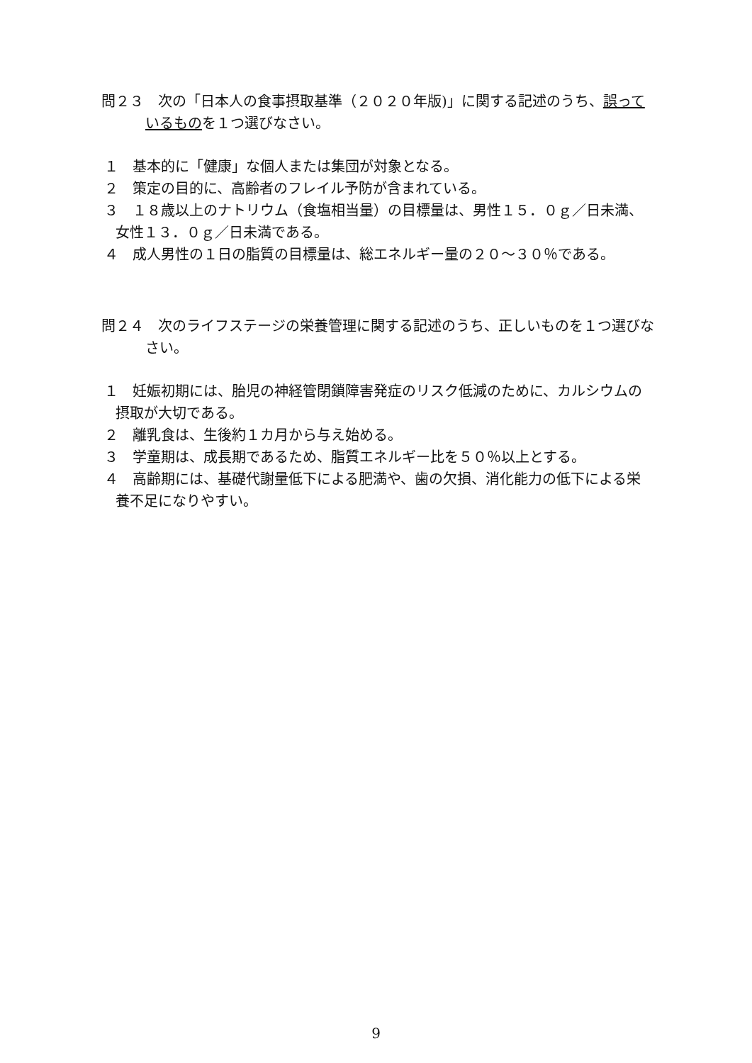問２３　次の「日本人の食事摂取基準（２０２０年版)」に関する記述のうち、誤っているものを１つ選びなさい。
１　基本的に「健康」な個人または集団が対象となる。
２　策定の目的に、高齢者のフレイル予防が含まれている。
３　１８歳以上のナトリウム（食塩相当量）の目標量は、男性１５．０ｇ／日未満、女性１３．０ｇ／日未満である。
４　成人男性の１日の脂質の目標量は、総エネルギー量の２０～３０％である。
問２４　次のライフステージの栄養管理に関する記述のうち、正しいものを１つ選びなさい。
１　妊娠初期には、胎児の神経管閉鎖障害発症のリスク低減のために、カルシウムの摂取が大切である。
２　離乳食は、生後約１カ月から与え始める。
３　学童期は、成長期であるため、脂質エネルギー比を５０％以上とする。
４　高齢期には、基礎代謝量低下による肥満や、歯の欠損、消化能力の低下による栄養不足になりやすい。
9